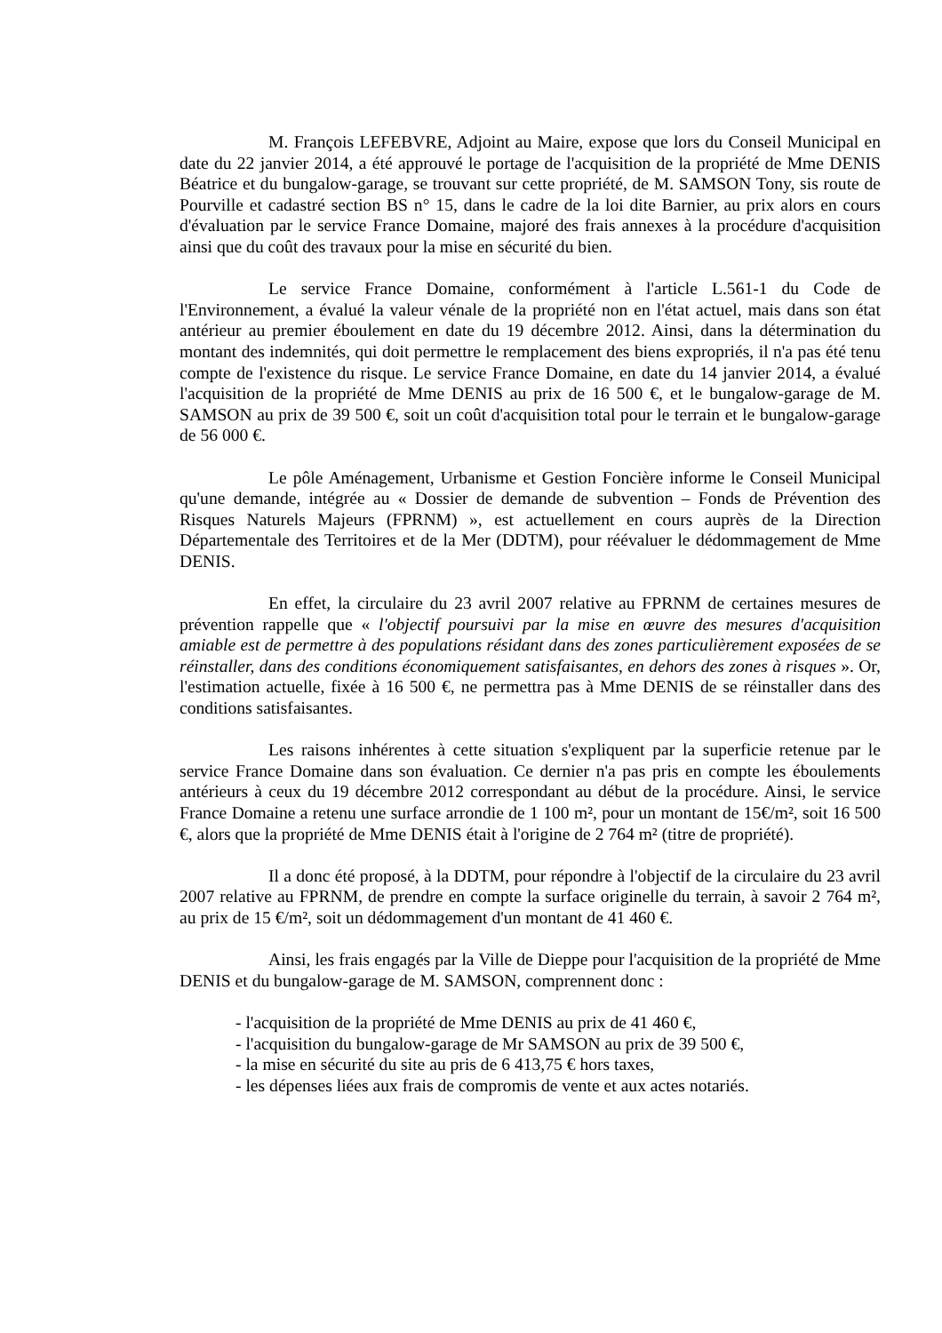M. François LEFEBVRE, Adjoint au Maire, expose que lors du Conseil Municipal en date du 22 janvier 2014, a été approuvé le portage de l'acquisition de la propriété de Mme DENIS Béatrice et du bungalow-garage, se trouvant sur cette propriété, de M. SAMSON Tony, sis route de Pourville et cadastré section BS n° 15, dans le cadre de la loi dite Barnier, au prix alors en cours d'évaluation par le service France Domaine, majoré des frais annexes à la procédure d'acquisition ainsi que du coût des travaux pour la mise en sécurité du bien.
Le service France Domaine, conformément à l'article L.561-1 du Code de l'Environnement, a évalué la valeur vénale de la propriété non en l'état actuel, mais dans son état antérieur au premier éboulement en date du 19 décembre 2012. Ainsi, dans la détermination du montant des indemnités, qui doit permettre le remplacement des biens expropriés, il n'a pas été tenu compte de l'existence du risque. Le service France Domaine, en date du 14 janvier 2014, a évalué l'acquisition de la propriété de Mme DENIS au prix de 16 500 €, et le bungalow-garage de M. SAMSON au prix de 39 500 €, soit un coût d'acquisition total pour le terrain et le bungalow-garage de 56 000 €.
Le pôle Aménagement, Urbanisme et Gestion Foncière informe le Conseil Municipal qu'une demande, intégrée au « Dossier de demande de subvention – Fonds de Prévention des Risques Naturels Majeurs (FPRNM) », est actuellement en cours auprès de la Direction Départementale des Territoires et de la Mer (DDTM), pour réévaluer le dédommagement de Mme DENIS.
En effet, la circulaire du 23 avril 2007 relative au FPRNM de certaines mesures de prévention rappelle que « l'objectif poursuivi par la mise en œuvre des mesures d'acquisition amiable est de permettre à des populations résidant dans des zones particulièrement exposées de se réinstaller, dans des conditions économiquement satisfaisantes, en dehors des zones à risques ». Or, l'estimation actuelle, fixée à 16 500 €, ne permettra pas à Mme DENIS de se réinstaller dans des conditions satisfaisantes.
Les raisons inhérentes à cette situation s'expliquent par la superficie retenue par le service France Domaine dans son évaluation. Ce dernier n'a pas pris en compte les éboulements antérieurs à ceux du 19 décembre 2012 correspondant au début de la procédure. Ainsi, le service France Domaine a retenu une surface arrondie de 1 100 m², pour un montant de 15€/m², soit 16 500 €, alors que la propriété de Mme DENIS était à l'origine de 2 764 m² (titre de propriété).
Il a donc été proposé, à la DDTM, pour répondre à l'objectif de la circulaire du 23 avril 2007 relative au FPRNM, de prendre en compte la surface originelle du terrain, à savoir 2 764 m², au prix de 15 €/m², soit un dédommagement d'un montant de 41 460 €.
Ainsi, les frais engagés par la Ville de Dieppe pour l'acquisition de la propriété de Mme DENIS et du bungalow-garage de M. SAMSON, comprennent donc :
- l'acquisition de la propriété de Mme DENIS au prix de 41 460 €,
- l'acquisition du bungalow-garage de Mr SAMSON au prix de 39 500 €,
- la mise en sécurité du site au pris de 6 413,75 € hors taxes,
- les dépenses liées aux frais de compromis de vente et aux actes notariés.